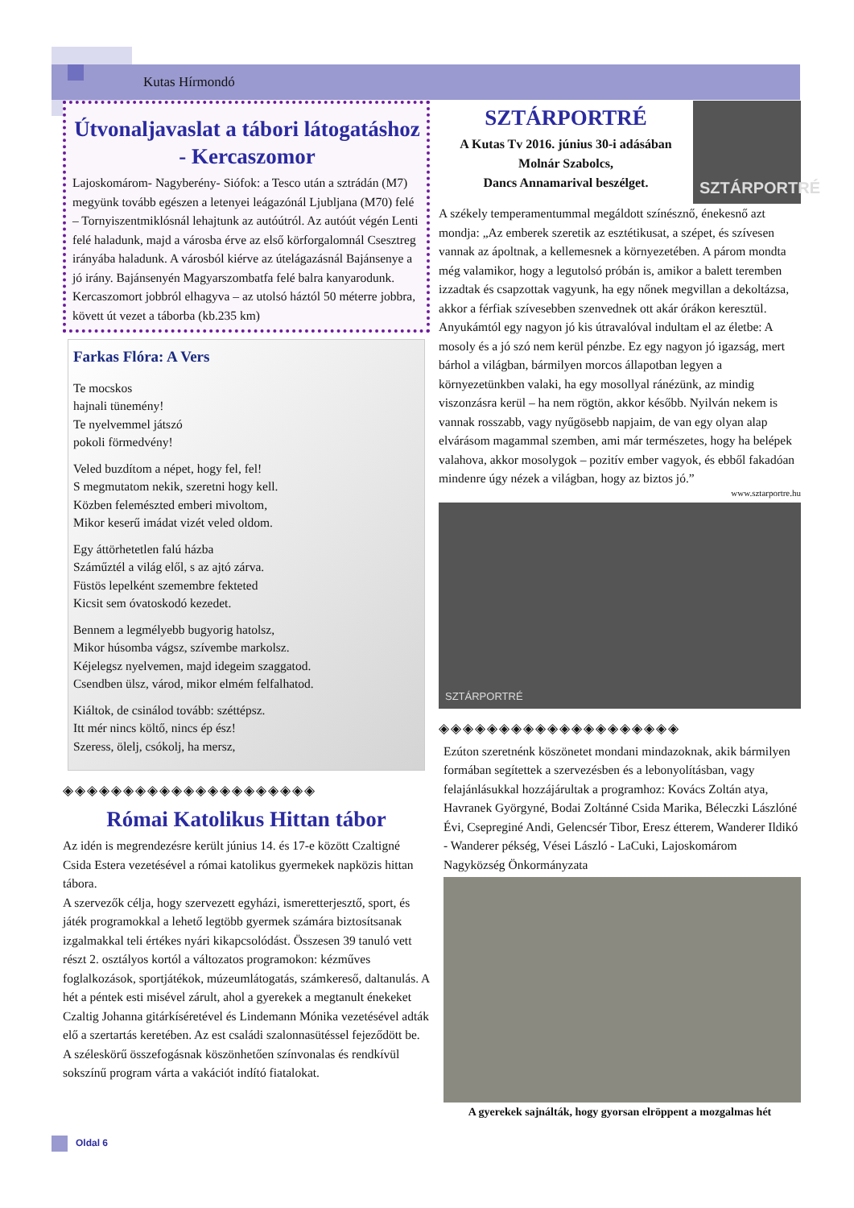Kutas Hírmondó
Útvonaljavaslat a tábori látogatáshoz - Kercaszomor
Lajoskomárom- Nagyberény- Siófok: a Tesco után a sztrádán (M7) megyünk tovább egészen a letenyei leágazónál Ljubljana (M70) felé – Tornyiszentmiklósnál lehajtunk az autóútról. Az autóút végén Lenti felé haladunk, majd a városba érve az első körforgalomnál Csesztreg irányába haladunk. A városból kiérve az útelágazásnál Bajánsenye a jó irány. Bajánsenyén Magyarszombatfa felé balra kanyarodunk. Kercaszomort jobbról elhagyva – az utolsó háztól 50 méterre jobbra, követt út vezet a táborba (kb.235 km)
Farkas Flóra: A Vers
Te mocskos
hajnali tünemény!
Te nyelvemmel játszó
pokoli förmedvény!
Veled buzdítom a népet, hogy fel, fel!
S megmutatom nekik, szeretni hogy kell.
Közben felemészted emberi mivoltom,
Mikor keserű imádat vizét veled oldom.
Egy áttörhetetlen falú házba
Száműztél a világ elől, s az ajtó zárva.
Füstös lepelként szemembre fekteted
Kicsit sem óvatoskodó kezedet.
Bennem a legmélyebb bugyorig hatolsz,
Mikor húsomba vágsz, szívembe markolsz.
Kéjelegsz nyelvemen, majd idegeim szaggatod.
Csendben ülsz, várod, mikor elmém felfalhatod.
Kiáltok, de csinálod tovább: széttépsz.
Itt mér nincs költő, nincs ép ész!
Szeress, ölelj, csókolj, ha mersz,
◈◈◈◈◈◈◈◈◈◈◈◈◈◈◈◈◈◈◈◈◈
Római Katolikus Hittan tábor
Az idén is megrendezésre került június 14. és 17-e között Czaltigné Csida Estera vezetésével a római katolikus gyermekek napközis hittan tábora.
A szervezők célja, hogy szervezett egyházi, ismeretterjesztő, sport, és játék programokkal a lehető legtöbb gyermek számára biztosítsanak izgalmakkal teli értékes nyári kikapcsolódást. Összesen 39 tanuló vett részt 2. osztályos kortól a változatos programokon: kézműves foglalkozások, sportjátékok, múzeumlátogatás, számkereső, daltanulás. A hét a péntek esti misével zárult, ahol a gyerekek a megtanult énekeket Czaltig Johanna gitárkíséretével és Lindemann Mónika vezetésével adták elő a szertartás keretében. Az est családi szalonnasütéssel fejeződött be. A széleskörű összefogásnak köszönhetően színvonalas és rendkívül sokszínű program várta a vakációt indító fiatalokat.
SZTÁRPORTRÉ
A Kutas Tv 2016. június 30-i adásában
Molnár Szabolcs,
Dancs Annamarival beszélget.
SZTÁRPORTRÉ
A székely temperamentummal megáldott színésznő, énekesnő azt mondja: „Az emberek szeretik az esztétikusat, a szépet, és szívesen vannak az ápoltnak, a kellemesnek a környezetében. A párom mondta még valamikor, hogy a legutolsó próbán is, amikor a balett teremben izzadtak és csapzottak vagyunk, ha egy nőnek megvillan a dekoltázsa, akkor a férfiak szívesebben szenvednek ott akár órákon keresztül. Anyukámtól egy nagyon jó kis útravalóval indultam el az életbe: A mosoly és a jó szó nem kerül pénzbe. Ez egy nagyon jó igazság, mert bárhol a világban, bármilyen morcos állapotban legyen a környezetünkben valaki, ha egy mosollyal ránézünk, az mindig viszonzásra kerül – ha nem rögtön, akkor később. Nyilván nekem is vannak rosszabb, vagy nyűgösebb napjaim, de van egy olyan alap elvárásom magammal szemben, ami már természetes, hogy ha belépek valahova, akkor mosolygok – pozitív ember vagyok, és ebből fakadóan mindenre úgy nézek a világban, hogy az biztos jó.”
www.sztarportre.hu
SZTÁRPORTRÉ
◈◈◈◈◈◈◈◈◈◈◈◈◈◈◈◈◈◈◈◈
Ezúton szeretnénk köszönetet mondani mindazoknak, akik bármilyen formában segítettek a szervezésben és a lebonyolításban, vagy felajánlásukkal hozzájárultak a programhoz: Kovács Zoltán atya, Havranek Györgyné, Bodai Zoltánné Csida Marika, Béleczki Lászlóné Évi, Csepreginé Andi, Gelencsér Tibor, Eresz étterem, Wanderer Ildikó - Wanderer pékség, Vései László - LaCuki, Lajoskomárom Nagyközség Önkormányzata
A gyerekek sajnálták, hogy gyorsan elröppent a mozgalmas hét
Oldal 6